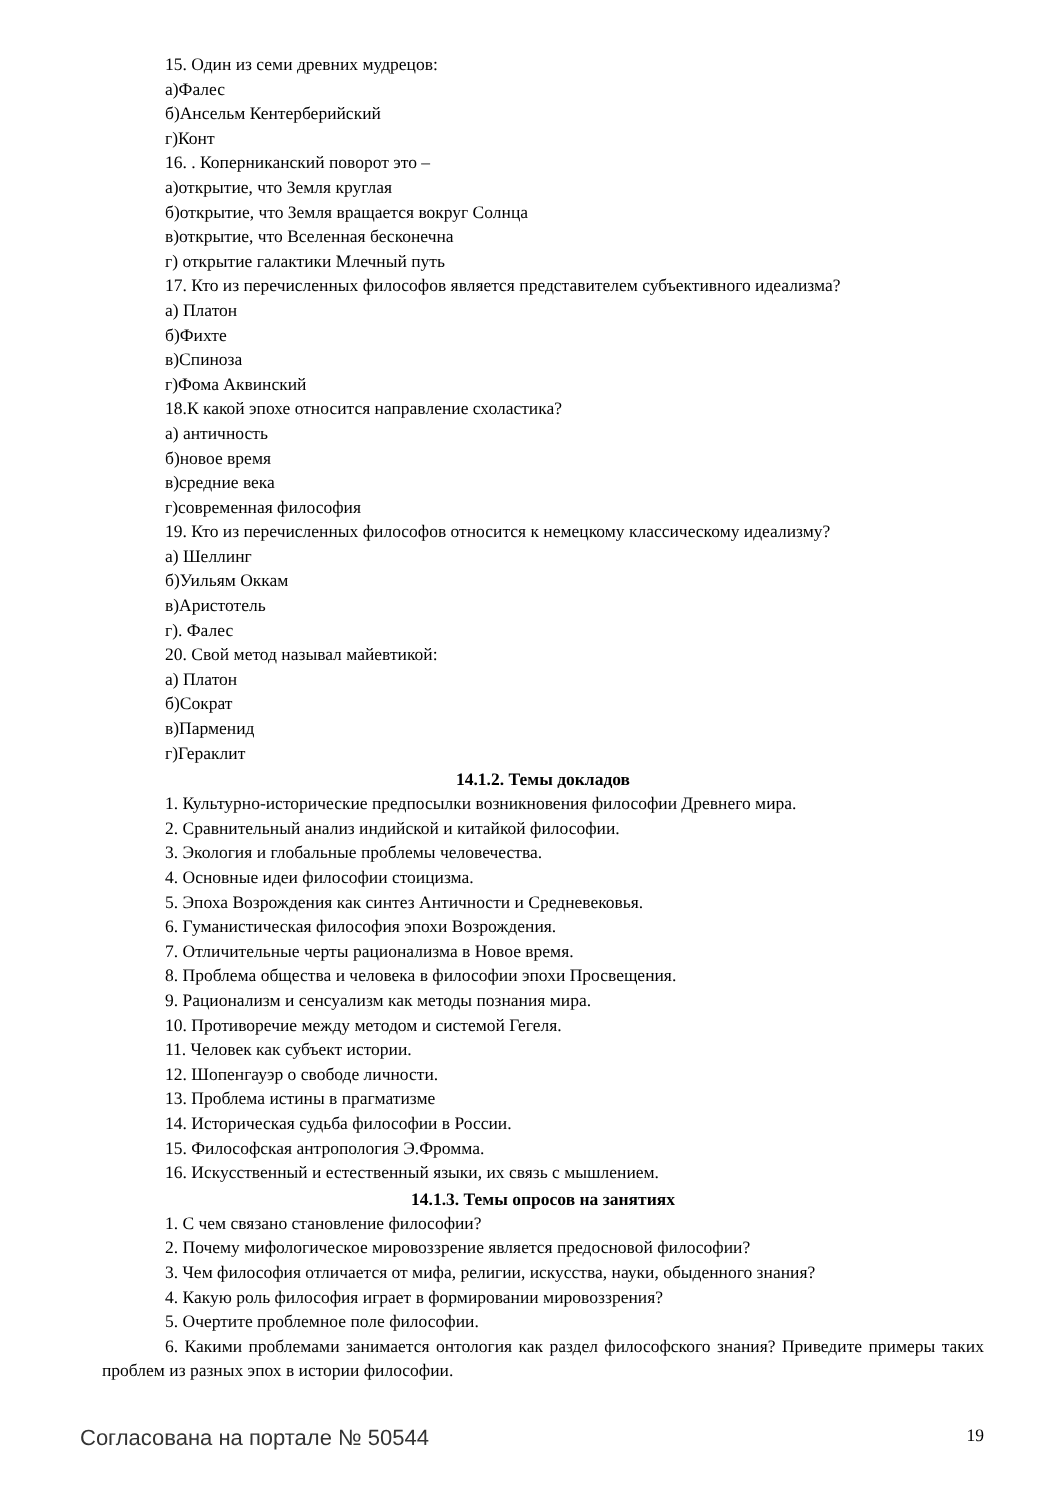15. Один из семи древних мудрецов:
а)Фалес
б)Ансельм Кентерберийский
г)Конт
16. . Коперниканский поворот это –
а)открытие, что Земля круглая
б)открытие, что Земля вращается вокруг Солнца
в)открытие, что Вселенная бесконечна
г) открытие галактики Млечный путь
17. Кто из перечисленных философов является представителем субъективного идеализма?
а) Платон
б)Фихте
в)Спиноза
г)Фома Аквинский
18.К какой эпохе относится направление схоластика?
а) античность
б)новое время
в)средние века
г)современная философия
19. Кто из перечисленных философов относится к немецкому классическому идеализму?
а) Шеллинг
б)Уильям Оккам
в)Аристотель
г). Фалес
20. Свой метод называл майевтикой:
а) Платон
б)Сократ
в)Парменид
г)Гераклит
14.1.2. Темы докладов
1. Культурно-исторические предпосылки возникновения философии Древнего мира.
2. Сравнительный анализ индийской и китайкой философии.
3. Экология и глобальные проблемы человечества.
4. Основные идеи философии стоицизма.
5. Эпоха Возрождения как синтез Античности и Средневековья.
6. Гуманистическая философия эпохи Возрождения.
7. Отличительные черты рационализма в Новое время.
8. Проблема общества и человека в философии эпохи Просвещения.
9. Рационализм и сенсуализм как методы познания мира.
10. Противоречие между методом и системой Гегеля.
11. Человек как субъект истории.
12. Шопенгауэр о свободе личности.
13. Проблема истины в прагматизме
14. Историческая судьба философии в России.
15. Философская антропология Э.Фромма.
16. Искусственный и естественный языки, их связь с мышлением.
14.1.3. Темы опросов на занятиях
1. С чем связано становление философии?
2. Почему мифологическое мировоззрение является предосновой философии?
3. Чем философия отличается от мифа, религии, искусства, науки, обыденного знания?
4. Какую роль философия играет в формировании мировоззрения?
5. Очертите проблемное поле философии.
6. Какими проблемами занимается онтология как раздел философского знания? Приведите примеры таких проблем из разных эпох в истории философии.
Согласована на портале № 50544 19